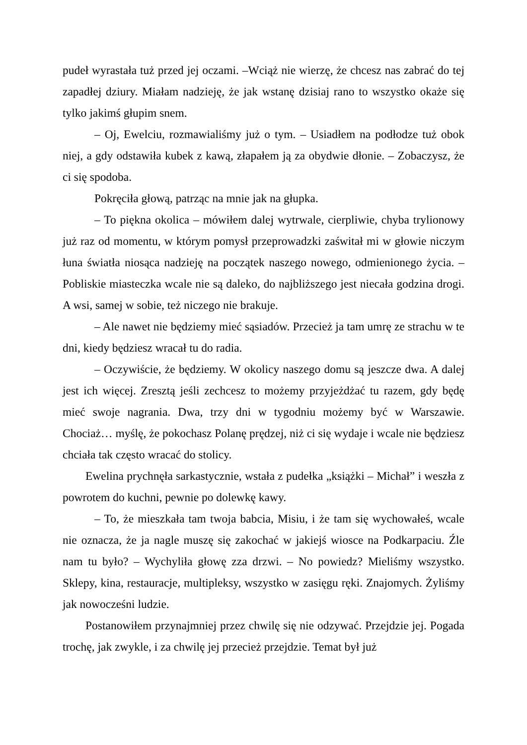pudeł wyrastała tuż przed jej oczami. –Wciąż nie wierzę, że chcesz nas zabrać do tej zapadłej dziury. Miałam nadzieję, że jak wstanę dzisiaj rano to wszystko okaże się tylko jakimś głupim snem.
– Oj, Ewelciu, rozmawialiśmy już o tym. – Usiadłem na podłodze tuż obok niej, a gdy odstawiła kubek z kawą, złapałem ją za obydwie dłonie. – Zobaczysz, że ci się spodoba.
Pokręciła głową, patrząc na mnie jak na głupka.
– To piękna okolica – mówiłem dalej wytrwale, cierpliwie, chyba trylionowy już raz od momentu, w którym pomysł przeprowadzki zaświtał mi w głowie niczym łuna światła niosąca nadzieję na początek naszego nowego, odmienionego życia. – Pobliskie miasteczka wcale nie są daleko, do najbliższego jest niecała godzina drogi. A wsi, samej w sobie, też niczego nie brakuje.
– Ale nawet nie będziemy mieć sąsiadów. Przecież ja tam umrę ze strachu w te dni, kiedy będziesz wracał tu do radia.
– Oczywiście, że będziemy. W okolicy naszego domu są jeszcze dwa. A dalej jest ich więcej. Zresztą jeśli zechcesz to możemy przyjeżdżać tu razem, gdy będę mieć swoje nagrania. Dwa, trzy dni w tygodniu możemy być w Warszawie. Chociaż… myślę, że pokochasz Polanę prędzej, niż ci się wydaje i wcale nie będziesz chciała tak często wracać do stolicy.
Ewelina prychnęła sarkastycznie, wstała z pudełka „książki – Michał” i weszła z powrotem do kuchni, pewnie po dolewkę kawy.
– To, że mieszkała tam twoja babcia, Misiu, i że tam się wychowałeś, wcale nie oznacza, że ja nagle muszę się zakochać w jakiejś wiosce na Podkarpaciu. Źle nam tu było? – Wychyliła głowę zza drzwi. – No powiedz? Mieliśmy wszystko. Sklepy, kina, restauracje, multipleksy, wszystko w zasięgu ręki. Znajomych. Żyliśmy jak nowocześni ludzie.
Postanowiłem przynajmniej przez chwilę się nie odzywać. Przejdzie jej. Pogada trochę, jak zwykle, i za chwilę jej przecież przejdzie. Temat był już